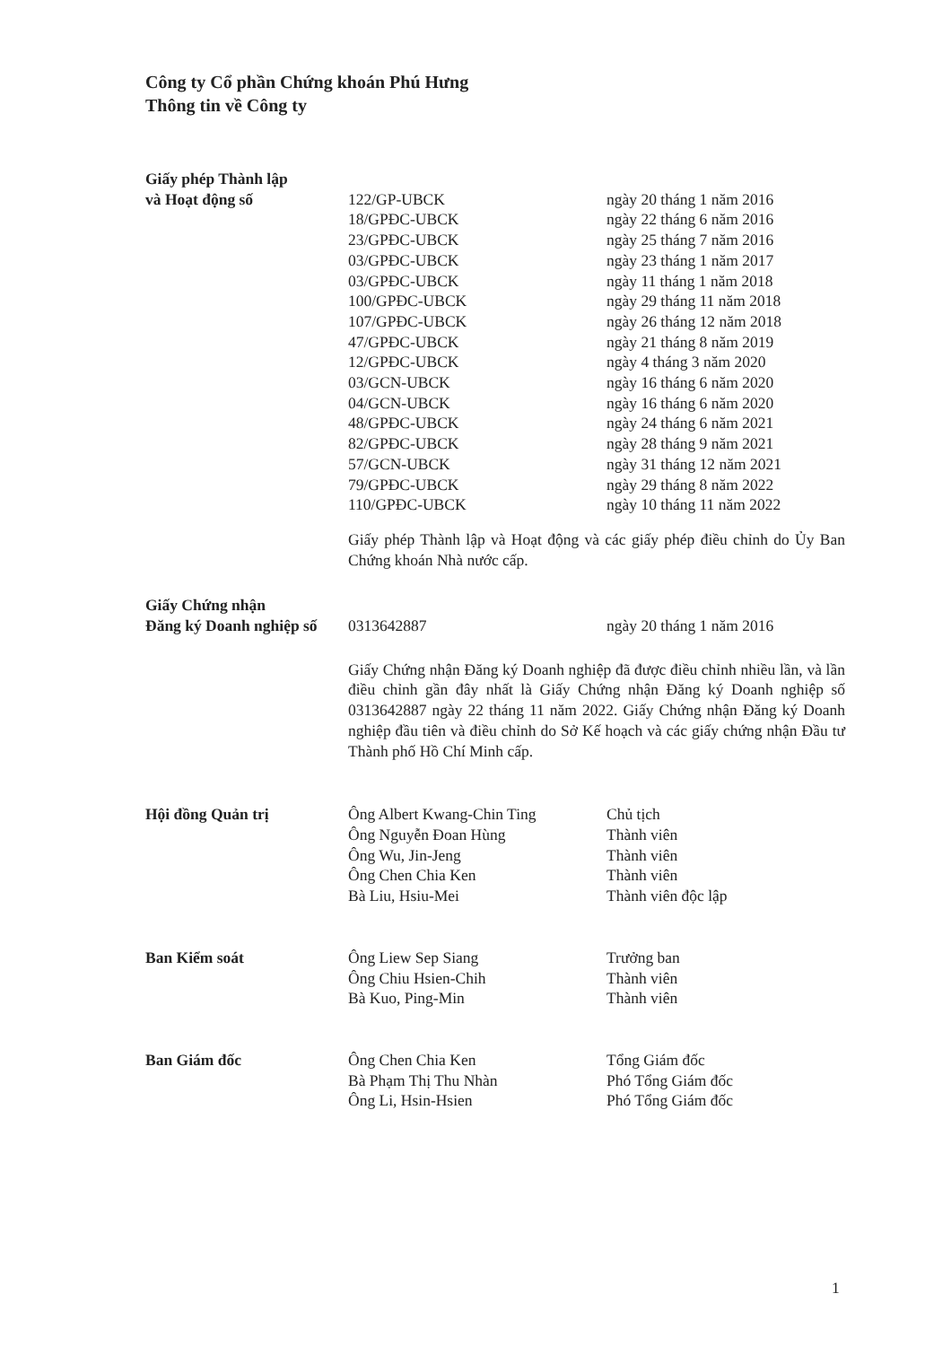Công ty Cổ phần Chứng khoán Phú Hưng
Thông tin về Công ty
| Giấy phép Thành lập | | |
| và Hoạt động số | 122/GP-UBCK | ngày 20 tháng 1 năm 2016 |
| | 18/GPĐC-UBCK | ngày 22 tháng 6 năm 2016 |
| | 23/GPĐC-UBCK | ngày 25 tháng 7 năm 2016 |
| | 03/GPĐC-UBCK | ngày 23 tháng 1 năm 2017 |
| | 03/GPĐC-UBCK | ngày 11 tháng 1 năm 2018 |
| | 100/GPĐC-UBCK | ngày 29 tháng 11 năm 2018 |
| | 107/GPĐC-UBCK | ngày 26 tháng 12 năm 2018 |
| | 47/GPĐC-UBCK | ngày 21 tháng 8 năm 2019 |
| | 12/GPĐC-UBCK | ngày 4 tháng 3 năm 2020 |
| | 03/GCN-UBCK | ngày 16 tháng 6 năm 2020 |
| | 04/GCN-UBCK | ngày 16 tháng 6 năm 2020 |
| | 48/GPĐC-UBCK | ngày 24 tháng 6 năm 2021 |
| | 82/GPĐC-UBCK | ngày 28 tháng 9 năm 2021 |
| | 57/GCN-UBCK | ngày 31 tháng 12 năm 2021 |
| | 79/GPĐC-UBCK | ngày 29 tháng 8 năm 2022 |
| | 110/GPĐC-UBCK | ngày 10 tháng 11 năm 2022 |
| | Giấy phép Thành lập và Hoạt động và các giấy phép điều chỉnh do Ủy Ban Chứng khoán Nhà nước cấp. | |
| Giấy Chứng nhận | | |
| Đăng ký Doanh nghiệp số | 0313642887 | ngày 20 tháng 1 năm 2016 |
| | Giấy Chứng nhận Đăng ký Doanh nghiệp đã được điều chỉnh nhiều lần, và lần điều chỉnh gần đây nhất là Giấy Chứng nhận Đăng ký Doanh nghiệp số 0313642887 ngày 22 tháng 11 năm 2022. Giấy Chứng nhận Đăng ký Doanh nghiệp đầu tiên và điều chỉnh do Sở Kế hoạch và các giấy chứng nhận Đầu tư Thành phố Hồ Chí Minh cấp. | |
| Hội đồng Quản trị | Ông Albert Kwang-Chin Ting | Chủ tịch |
| | Ông Nguyễn Đoan Hùng | Thành viên |
| | Ông Wu, Jin-Jeng | Thành viên |
| | Ông Chen Chia Ken | Thành viên |
| | Bà Liu, Hsiu-Mei | Thành viên độc lập |
| Ban Kiểm soát | Ông Liew Sep Siang | Trưởng ban |
| | Ông Chiu Hsien-Chih | Thành viên |
| | Bà Kuo, Ping-Min | Thành viên |
| Ban Giám đốc | Ông Chen Chia Ken | Tổng Giám đốc |
| | Bà Phạm Thị Thu Nhàn | Phó Tổng Giám đốc |
| | Ông Li, Hsin-Hsien | Phó Tổng Giám đốc |
1